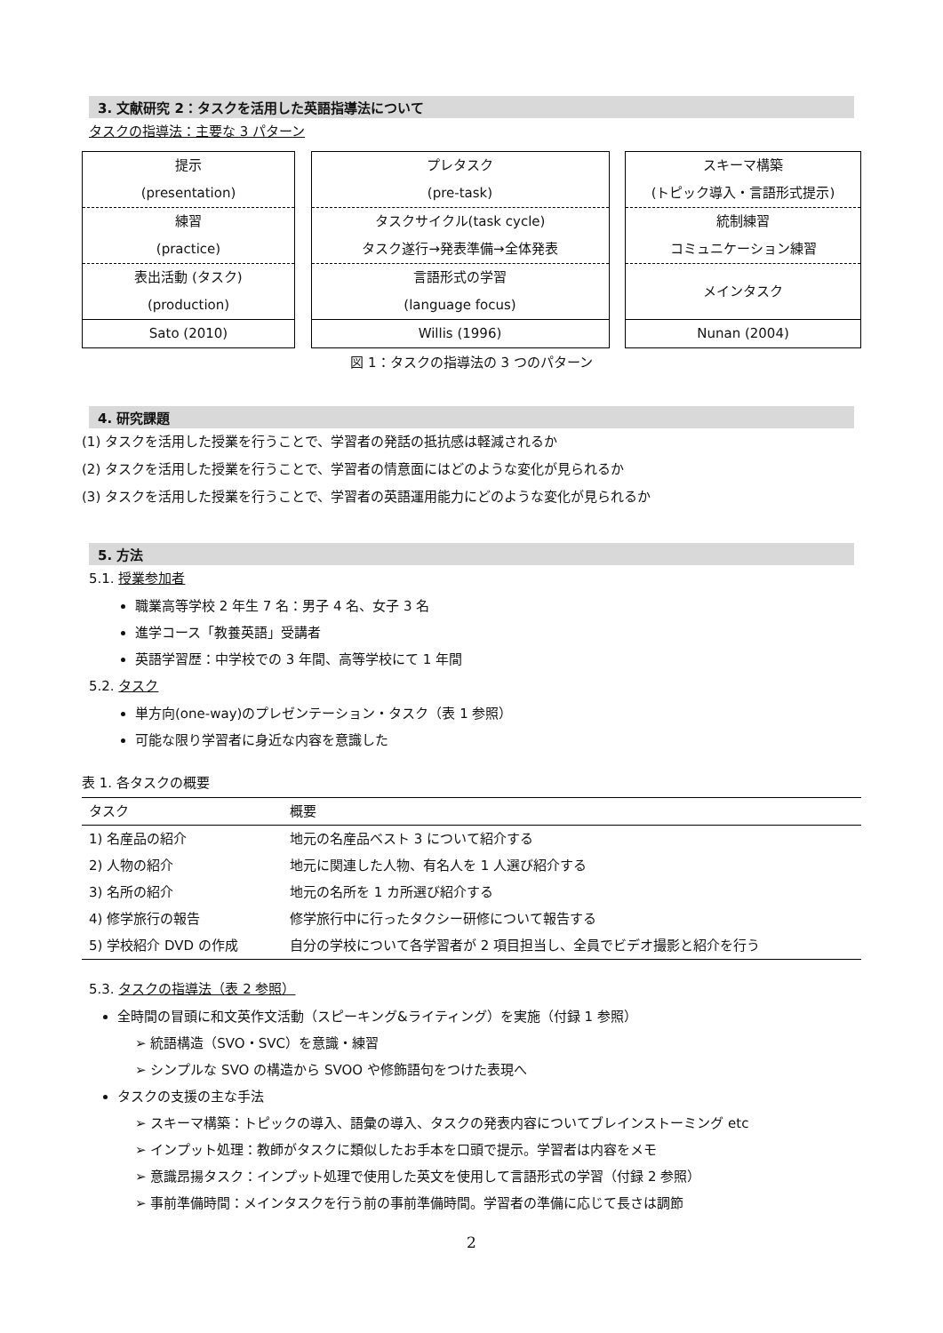3. 文献研究 2：タスクを活用した英語指導法について
タスクの指導法：主要な 3 パターン
提示
(presentation)
練習
(practice)
表出活動 (タスク)
(production)
Sato (2010)
プレタスク
(pre-task)
タスクサイクル(task cycle)
タスク遂行→発表準備→全体発表
言語形式の学習
(language focus)
Willis (1996)
スキーマ構築
(トピック導入・言語形式提示)
統制練習
コミュニケーション練習
メインタスク
Nunan (2004)
図 1：タスクの指導法の 3 つのパターン
4. 研究課題
(1) タスクを活用した授業を行うことで、学習者の発話の抵抗感は軽減されるか
(2) タスクを活用した授業を行うことで、学習者の情意面にはどのような変化が見られるか
(3) タスクを活用した授業を行うことで、学習者の英語運用能力にどのような変化が見られるか
5. 方法
5.1. 授業参加者
職業高等学校 2 年生 7 名：男子 4 名、女子 3 名
進学コース「教養英語」受講者
英語学習歴：中学校での 3 年間、高等学校にて 1 年間
5.2. タスク
単方向(one-way)のプレゼンテーション・タスク（表 1 参照）
可能な限り学習者に身近な内容を意識した
表 1. 各タスクの概要
| タスク | 概要 |
| --- | --- |
| 1) 名産品の紹介 | 地元の名産品ベスト 3 について紹介する |
| 2) 人物の紹介 | 地元に関連した人物、有名人を 1 人選び紹介する |
| 3) 名所の紹介 | 地元の名所を 1 カ所選び紹介する |
| 4) 修学旅行の報告 | 修学旅行中に行ったタクシー研修について報告する |
| 5) 学校紹介 DVD の作成 | 自分の学校について各学習者が 2 項目担当し、全員でビデオ撮影と紹介を行う |
5.3. タスクの指導法（表 2 参照）
全時間の冒頭に和文英作文活動（スピーキング&ライティング）を実施（付録 1 参照）
➢ 統語構造（SVO・SVC）を意識・練習
➢ シンプルな SVO の構造から SVOO や修飾語句をつけた表現へ
タスクの支援の主な手法
➢ スキーマ構築：トピックの導入、語彙の導入、タスクの発表内容についてブレインストーミング etc
➢ インプット処理：教師がタスクに類似したお手本を口頭で提示。学習者は内容をメモ
➢ 意識昂揚タスク：インプット処理で使用した英文を使用して言語形式の学習（付録 2 参照）
➢ 事前準備時間：メインタスクを行う前の事前準備時間。学習者の準備に応じて長さは調節
2